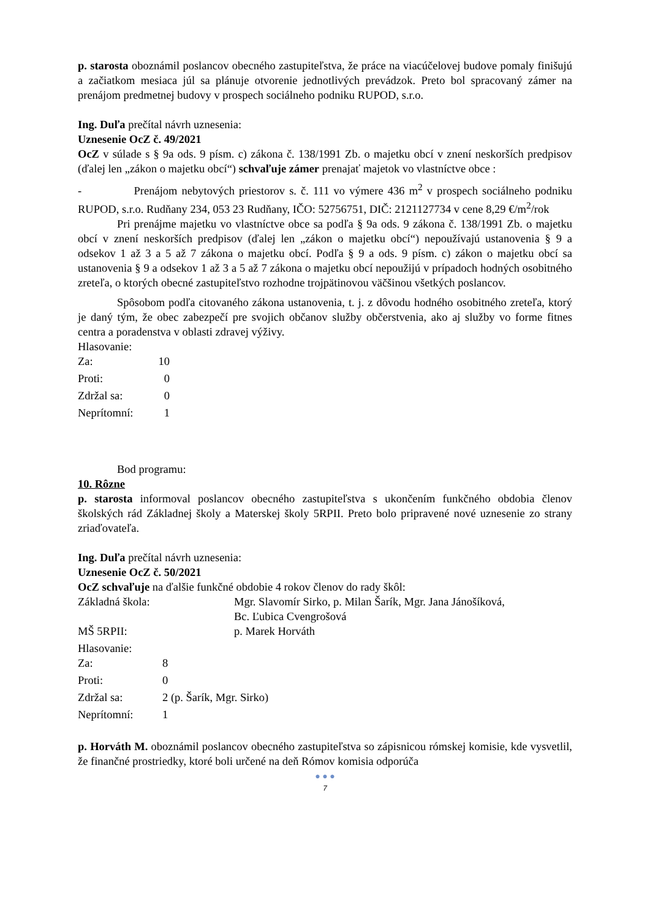p. starosta oboznámil poslancov obecného zastupiteľstva, že práce na viacúčelovej budove pomaly finišujú a začiatkom mesiaca júl sa plánuje otvorenie jednotlivých prevádzok. Preto bol spracovaný zámer na prenájom predmetnej budovy v prospech sociálneho podniku RUPOD, s.r.o.
Ing. Duľa prečítal návrh uznesenia:
Uznesenie OcZ č. 49/2021
OcZ v súlade s § 9a ods. 9 písm. c) zákona č. 138/1991 Zb. o majetku obcí v znení neskorších predpisov (ďalej len „zákon o majetku obcí“) schvaľuje zámer prenajať majetok vo vlastníctve obce :
- Prenájom nebytových priestorov s. č. 111 vo výmere 436 m<sup>2</sup> v prospech sociálneho podniku RUPOD, s.r.o. Rudňany 234, 053 23 Rudňany, IČO: 52756751, DIČ: 2121127734 v cene 8,29 €/m<sup>2</sup>/rok
Pri prenájme majetku vo vlastníctve obce sa podľa § 9a ods. 9 zákona č. 138/1991 Zb. o majetku obcí v znení neskorších predpisov (ďalej len „zákon o majetku obcí“) nepoužívajú ustanovenia § 9 a odsekov 1 až 3 a 5 až 7 zákona o majetku obcí. Podľa § 9 a ods. 9 písm. c) zákon o majetku obcí sa ustanovenia § 9 a odsekov 1 až 3 a 5 až 7 zákona o majetku obcí nepoužijú v prípadoch hodných osobitného zreteľa, o ktorých obecné zastupiteľstvo rozhodne trojpätinovou väčšinou všetkých poslancov.
Spôsobom podľa citovaného zákona ustanovenia, t. j. z dôvodu hodného osobitného zreteľa, ktorý je daný tým, že obec zabezpečí pre svojich občanov služby občerstvenia, ako aj služby vo forme fitnes centra a poradenstva v oblasti zdravej výživy.
Hlasovanie:
| Za: | 10 |
| Proti: | 0 |
| Zdržal sa: | 0 |
| Neprítomní: | 1 |
Bod programu:
10. Rôzne
p. starosta informoval poslancov obecného zastupiteľstva s ukončením funkčného obdobia členov školských rád Základnej školy a Materskej školy 5RPII. Preto bolo pripravené nové uznesenie zo strany zriaďovateľa.
Ing. Duľa prečítal návrh uznesenia:
Uznesenie OcZ č. 50/2021
OcZ schvaľuje na ďalšie funkčné obdobie 4 rokov členov do rady škôl:
| Základná škola: | Mgr. Slavomír Sirko, p. Milan Šarík, Mgr. Jana Jánošíková, Bc. Ľubica Cvengrošová |
| MŠ 5RPII: | p. Marek Horváth |
Hlasovanie:
| Za: | 8 |
| Proti: | 0 |
| Zdržal sa: | 2 (p. Šarík, Mgr. Sirko) |
| Neprítomní: | 1 |
p. Horváth M. oboznámil poslancov obecného zastupiteľstva so zápisnicou rómskej komisie, kde vysvetlil, že finančné prostriedky, ktoré boli určené na deň Rómov komisia odporúča
● ● ●
7